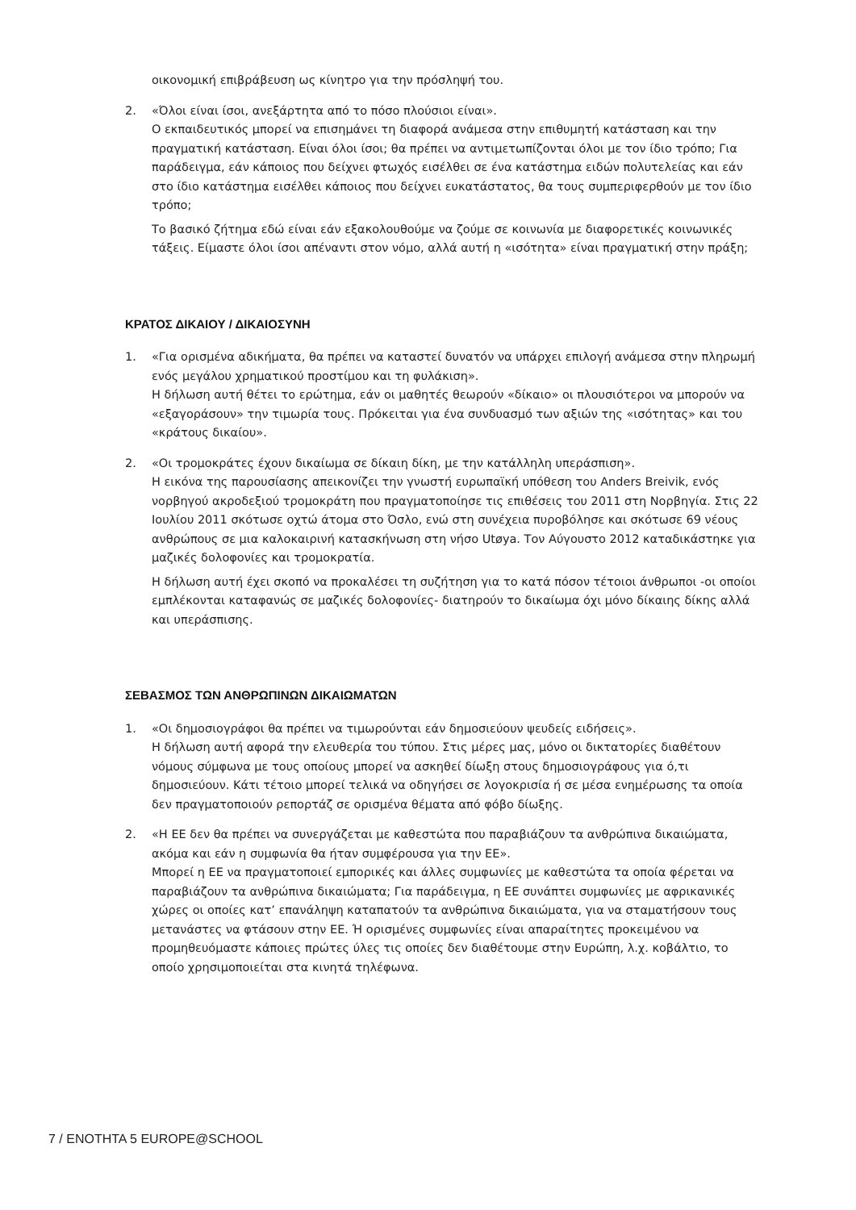οικονομική επιβράβευση ως κίνητρο για την πρόσληψή του.
2. «Όλοι είναι ίσοι, ανεξάρτητα από το πόσο πλούσιοι είναι».
Ο εκπαιδευτικός μπορεί να επισημάνει τη διαφορά ανάμεσα στην επιθυμητή κατάσταση και την πραγματική κατάσταση. Είναι όλοι ίσοι; θα πρέπει να αντιμετωπίζονται όλοι με τον ίδιο τρόπο; Για παράδειγμα, εάν κάποιος που δείχνει φτωχός εισέλθει σε ένα κατάστημα ειδών πολυτελείας και εάν στο ίδιο κατάστημα εισέλθει κάποιος που δείχνει ευκατάστατος, θα τους συμπεριφερθούν με τον ίδιο τρόπο;
Το βασικό ζήτημα εδώ είναι εάν εξακολουθούμε να ζούμε σε κοινωνία με διαφορετικές κοινωνικές τάξεις. Είμαστε όλοι ίσοι απέναντι στον νόμο, αλλά αυτή η «ισότητα» είναι πραγματική στην πράξη;
ΚΡΑΤΟΣ ΔΙΚΑΙΟΥ / ΔΙΚΑΙΟΣΥΝΗ
1. «Για ορισμένα αδικήματα, θα πρέπει να καταστεί δυνατόν να υπάρχει επιλογή ανάμεσα στην πληρωμή ενός μεγάλου χρηματικού προστίμου και τη φυλάκιση».
Η δήλωση αυτή θέτει το ερώτημα, εάν οι μαθητές θεωρούν «δίκαιο» οι πλουσιότεροι να μπορούν να «εξαγοράσουν» την τιμωρία τους. Πρόκειται για ένα συνδυασμό των αξιών της «ισότητας» και του «κράτους δικαίου».
2. «Οι τρομοκράτες έχουν δικαίωμα σε δίκαιη δίκη, με την κατάλληλη υπεράσπιση».
Η εικόνα της παρουσίασης απεικονίζει την γνωστή ευρωπαϊκή υπόθεση του Anders Breivik, ενός νορβηγού ακροδεξιού τρομοκράτη που πραγματοποίησε τις επιθέσεις του 2011 στη Νορβηγία. Στις 22 Ιουλίου 2011 σκότωσε οχτώ άτομα στο Όσλο, ενώ στη συνέχεια πυροβόλησε και σκότωσε 69 νέους ανθρώπους σε μια καλοκαιρινή κατασκήνωση στη νήσο Utøya. Τον Αύγουστο 2012 καταδικάστηκε για μαζικές δολοφονίες και τρομοκρατία.
Η δήλωση αυτή έχει σκοπό να προκαλέσει τη συζήτηση για το κατά πόσον τέτοιοι άνθρωποι -οι οποίοι εμπλέκονται καταφανώς σε μαζικές δολοφονίες- διατηρούν το δικαίωμα όχι μόνο δίκαιης δίκης αλλά και υπεράσπισης.
ΣΕΒΑΣΜΟΣ ΤΩΝ ΑΝΘΡΩΠΙΝΩΝ ΔΙΚΑΙΩΜΑΤΩΝ
1. «Οι δημοσιογράφοι θα πρέπει να τιμωρούνται εάν δημοσιεύουν ψευδείς ειδήσεις».
Η δήλωση αυτή αφορά την ελευθερία του τύπου. Στις μέρες μας, μόνο οι δικτατορίες διαθέτουν νόμους σύμφωνα με τους οποίους μπορεί να ασκηθεί δίωξη στους δημοσιογράφους για ό,τι δημοσιεύουν. Κάτι τέτοιο μπορεί τελικά να οδηγήσει σε λογοκρισία ή σε μέσα ενημέρωσης τα οποία δεν πραγματοποιούν ρεπορτάζ σε ορισμένα θέματα από φόβο δίωξης.
2. «Η ΕΕ δεν θα πρέπει να συνεργάζεται με καθεστώτα που παραβιάζουν τα ανθρώπινα δικαιώματα, ακόμα και εάν η συμφωνία θα ήταν συμφέρουσα για την ΕΕ».
Μπορεί η ΕΕ να πραγματοποιεί εμπορικές και άλλες συμφωνίες με καθεστώτα τα οποία φέρεται να παραβιάζουν τα ανθρώπινα δικαιώματα; Για παράδειγμα, η ΕΕ συνάπτει συμφωνίες με αφρικανικές χώρες οι οποίες κατ’ επανάληψη καταπατούν τα ανθρώπινα δικαιώματα, για να σταματήσουν τους μετανάστες να φτάσουν στην ΕΕ. Ή ορισμένες συμφωνίες είναι απαραίτητες προκειμένου να προμηθευόμαστε κάποιες πρώτες ύλες τις οποίες δεν διαθέτουμε στην Ευρώπη, λ.χ. κοβάλτιο, το οποίο χρησιμοποιείται στα κινητά τηλέφωνα.
7 / ΕΝΟΤΗΤΑ 5 EUROPE@SCHOOL